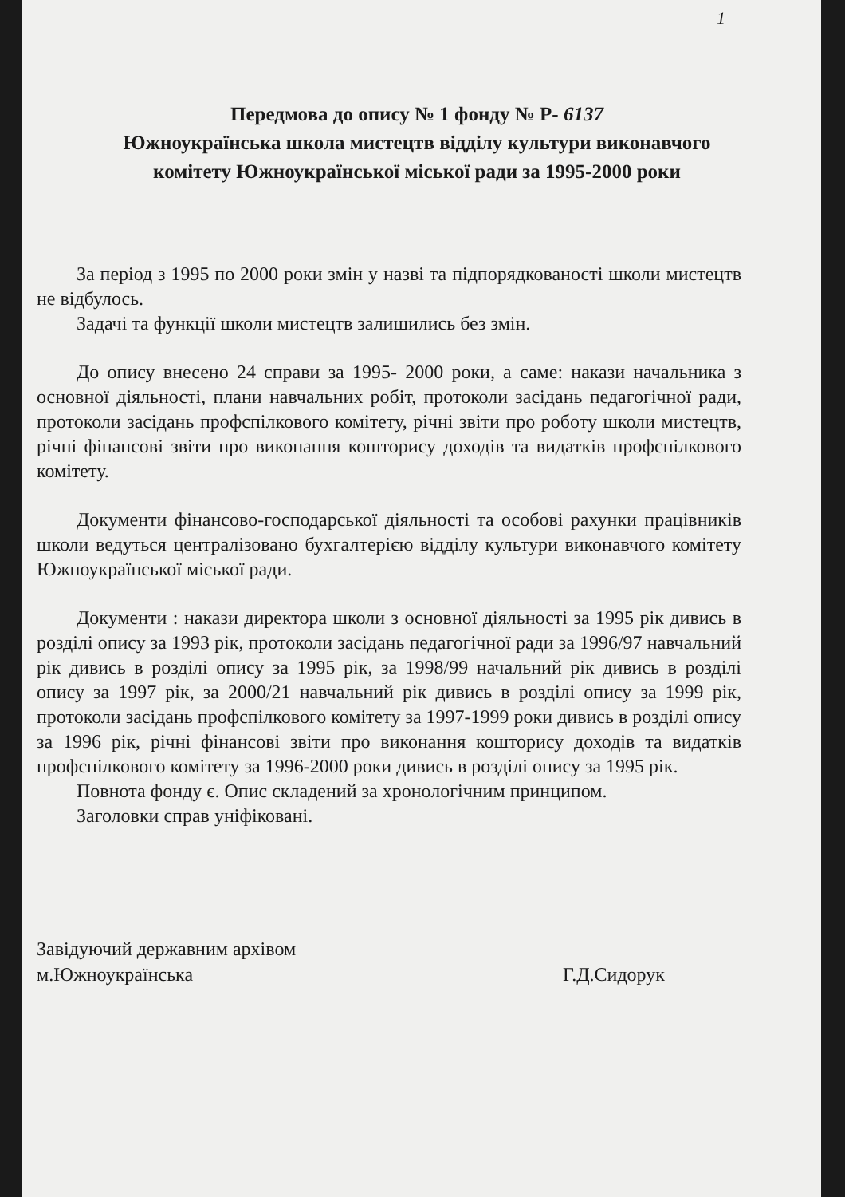1
Передмова до опису № 1 фонду № Р- 6137
Южноукраїнська школа мистецтв відділу культури виконавчого
комітету Южноукраїнської міської ради за 1995-2000 роки
За період з 1995 по 2000 роки змін у назві та підпорядкованості школи мистецтв не відбулось.
Задачі та функції школи мистецтв залишились без змін.
До опису внесено 24 справи за 1995- 2000 роки, а саме: накази начальника з основної діяльності, плани навчальних робіт, протоколи засідань педагогічної ради, протоколи засідань профспілкового комітету, річні звіти про роботу школи мистецтв, річні фінансові звіти про виконання кошторису доходів та видатків профспілкового комітету.
Документи фінансово-господарської діяльності та особові рахунки працівників школи ведуться централізовано бухгалтерією відділу культури виконавчого комітету Южноукраїнської міської ради.
Документи : накази директора школи з основної діяльності за 1995 рік дивись в розділі опису за 1993 рік, протоколи засідань педагогічної ради за 1996/97 навчальний рік дивись в розділі опису за 1995 рік, за 1998/99 начальний рік дивись в розділі опису за 1997 рік, за 2000/21 навчальний рік дивись в розділі опису за 1999 рік, протоколи засідань профспілкового комітету за 1997-1999 роки дивись в розділі опису за 1996 рік, річні фінансові звіти про виконання кошторису доходів та видатків профспілкового комітету за 1996-2000 роки дивись в розділі опису за 1995 рік.
Повнота фонду є. Опис складений за хронологічним принципом.
Заголовки справ уніфіковані.
Завідуючий державним архівом
м.Южноукраїнська
Г.Д.Сидорук